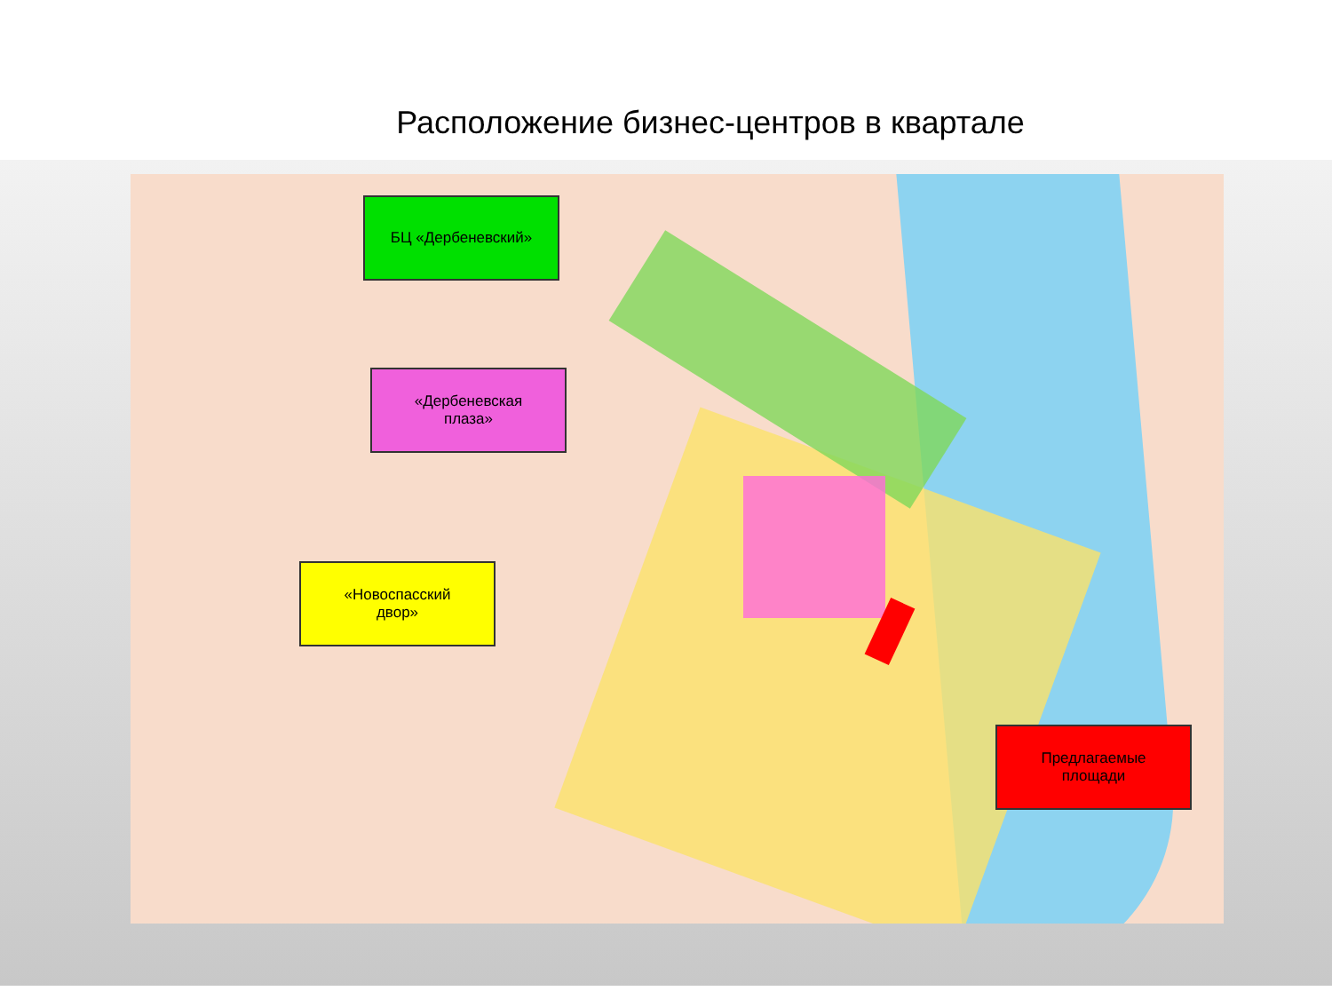Расположение бизнес-центров в квартале
БЦ «Дербеневский»
«Дербеневская
плаза»
«Новоспасский
двор»
Предлагаемые
площади